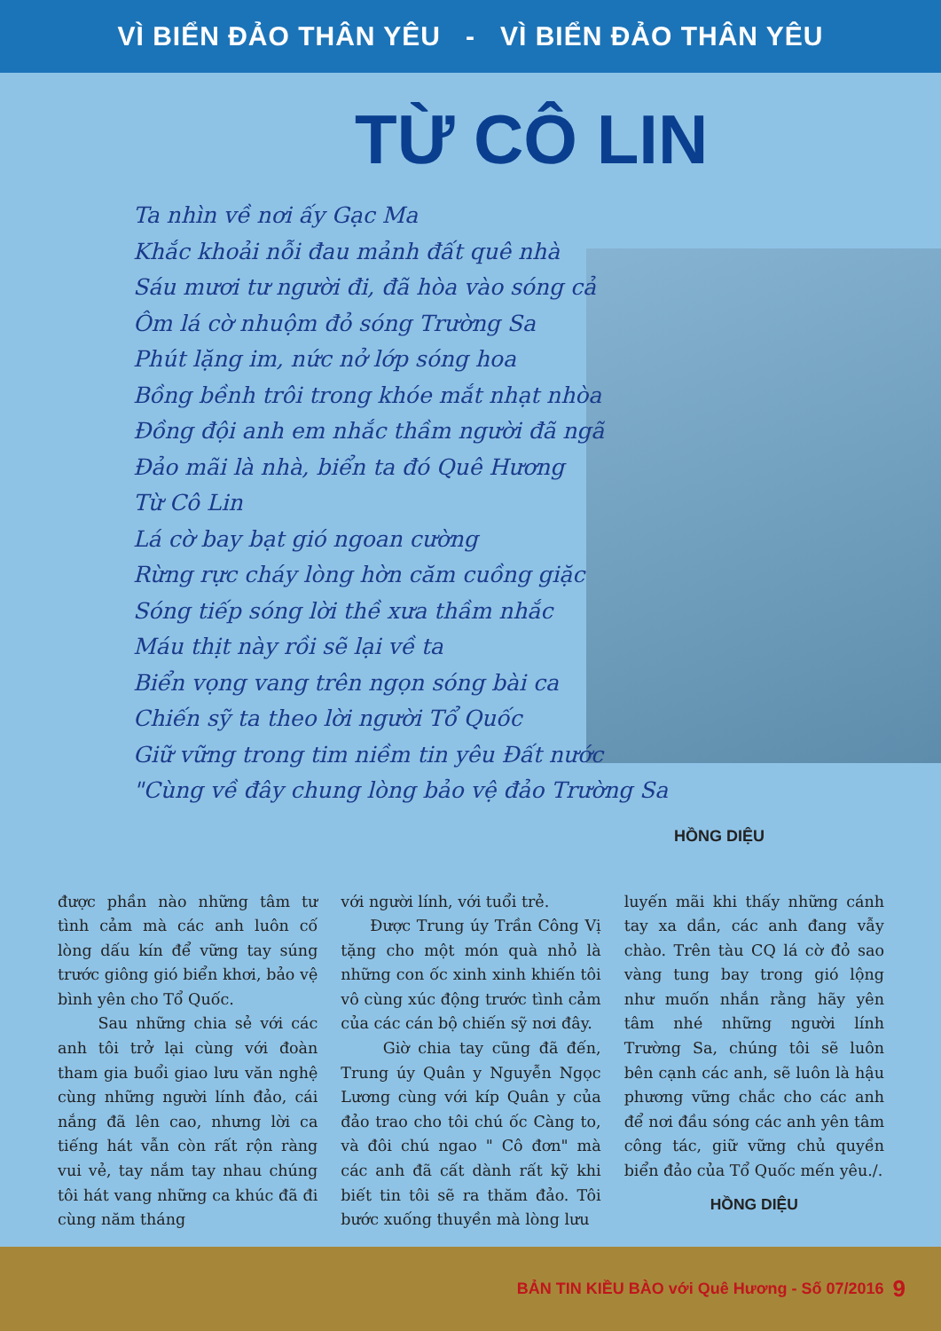VÌ BIỂN ĐẢO THÂN YÊU - VÌ BIỂN ĐẢO THÂN YÊU
TỪ CÔ LIN
Ta nhìn về nơi ấy Gạc Ma
Khắc khoải nỗi đau mảnh đất quê nhà
Sáu mươi tư người đi, đã hòa vào sóng cả
Ôm lá cờ nhuộm đỏ sóng Trường Sa
Phút lặng im, nức nở lớp sóng hoa
Bồng bềnh trôi trong khóe mắt nhạt nhòa
Đồng đội anh em nhắc thầm người đã ngã
Đảo mãi là nhà, biển ta đó Quê Hương
Từ Cô Lin
Lá cờ bay bạt gió ngoan cường
Rừng rực cháy lòng hờn căm cuồng giặc
Sóng tiếp sóng lời thề xưa thầm nhắc
Máu thịt này rồi sẽ lại về ta
Biển vọng vang trên ngọn sóng bài ca
Chiến sỹ ta theo lời người Tổ Quốc
Giữ vững trong tim niềm tin yêu Đất nước
"Cùng về đây chung lòng bảo vệ đảo Trường Sa
HỒNG DIỆU
được phần nào những tâm tư tình cảm mà các anh luôn cố lòng dấu kín để vững tay súng trước giông gió biển khơi, bảo vệ bình yên cho Tổ Quốc.
Sau những chia sẻ với các anh tôi trở lại cùng với đoàn tham gia buổi giao lưu văn nghệ cùng những người lính đảo, cái nắng đã lên cao, nhưng lời ca tiếng hát vẫn còn rất rộn ràng vui vẻ, tay nắm tay nhau chúng tôi hát vang những ca khúc đã đi cùng năm tháng
với người lính, với tuổi trẻ.
Được Trung úy Trần Công Vị tặng cho một món quà nhỏ là những con ốc xinh xinh khiến tôi vô cùng xúc động trước tình cảm của các cán bộ chiến sỹ nơi đây.
Giờ chia tay cũng đã đến, Trung úy Quân y Nguyễn Ngọc Lương cùng với kíp Quân y của đảo trao cho tôi chú ốc Càng to, và đôi chú ngao " Cô đơn" mà các anh đã cất dành rất kỹ khi biết tin tôi sẽ ra thăm đảo. Tôi bước xuống thuyền mà lòng lưu
luyến mãi khi thấy những cánh tay xa dần, các anh đang vẫy chào. Trên tàu CQ lá cờ đỏ sao vàng tung bay trong gió lộng như muốn nhắn rằng hãy yên tâm nhé những người lính Trường Sa, chúng tôi sẽ luôn bên cạnh các anh, sẽ luôn là hậu phương vững chắc cho các anh để nơi đầu sóng các anh yên tâm công tác, giữ vững chủ quyền biển đảo của Tổ Quốc mến yêu./.
HỒNG DIỆU
BẢN TIN KIỀU BÀO với Quê Hương - Số 07/2016 9